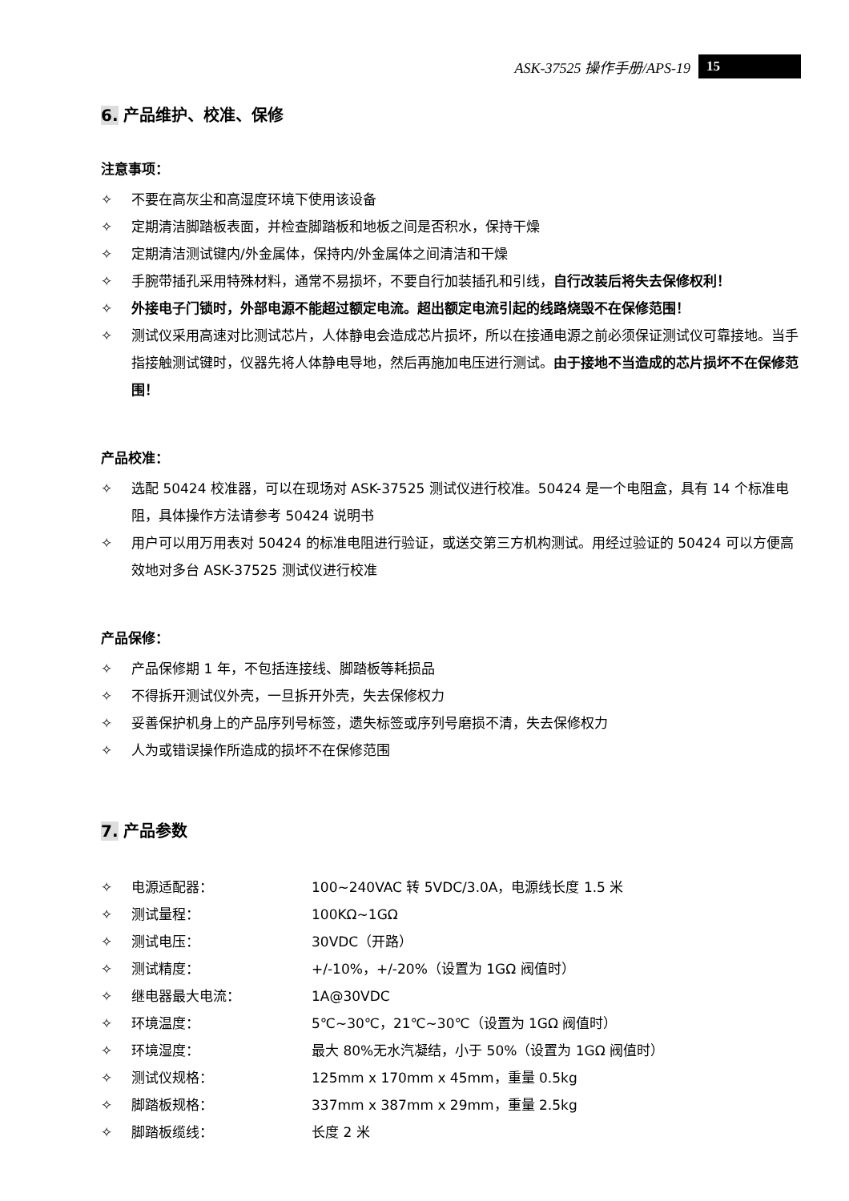ASK-37525 操作手册/APS-19 15
6. 产品维护、校准、保修
注意事项：
✧ 不要在高灰尘和高湿度环境下使用该设备
✧ 定期清洁脚踏板表面，并检查脚踏板和地板之间是否积水，保持干燥
✧ 定期清洁测试键内/外金属体，保持内/外金属体之间清洁和干燥
✧ 手腕带插孔采用特殊材料，通常不易损坏，不要自行加装插孔和引线，自行改装后将失去保修权利！
✧ 外接电子门锁时，外部电源不能超过额定电流。超出额定电流引起的线路烧毁不在保修范围！
✧ 测试仪采用高速对比测试芯片，人体静电会造成芯片损坏，所以在接通电源之前必须保证测试仪可靠接地。当手指接触测试键时，仪器先将人体静电导地，然后再施加电压进行测试。由于接地不当造成的芯片损坏不在保修范围！
产品校准：
✧ 选配 50424 校准器，可以在现场对 ASK-37525 测试仪进行校准。50424 是一个电阻盒，具有 14 个标准电阻，具体操作方法请参考 50424 说明书
✧ 用户可以用万用表对 50424 的标准电阻进行验证，或送交第三方机构测试。用经过验证的 50424 可以方便高效地对多台 ASK-37525 测试仪进行校准
产品保修：
✧ 产品保修期 1 年，不包括连接线、脚踏板等耗损品
✧ 不得拆开测试仪外壳，一旦拆开外壳，失去保修权力
✧ 妥善保护机身上的产品序列号标签，遗失标签或序列号磨损不清，失去保修权力
✧ 人为或错误操作所造成的损坏不在保修范围
7. 产品参数
✧ 电源适配器： 100~240VAC 转 5VDC/3.0A，电源线长度 1.5 米
✧ 测试量程： 100KΩ~1GΩ
✧ 测试电压： 30VDC（开路）
✧ 测试精度： +/-10%，+/-20%（设置为 1GΩ 阀值时）
✧ 继电器最大电流： 1A@30VDC
✧ 环境温度： 5℃~30℃，21℃~30℃（设置为 1GΩ 阀值时）
✧ 环境湿度： 最大 80%无水汽凝结，小于 50%（设置为 1GΩ 阀值时）
✧ 测试仪规格： 125mm x 170mm x 45mm，重量 0.5kg
✧ 脚踏板规格： 337mm x 387mm x 29mm，重量 2.5kg
✧ 脚踏板缆线： 长度 2 米